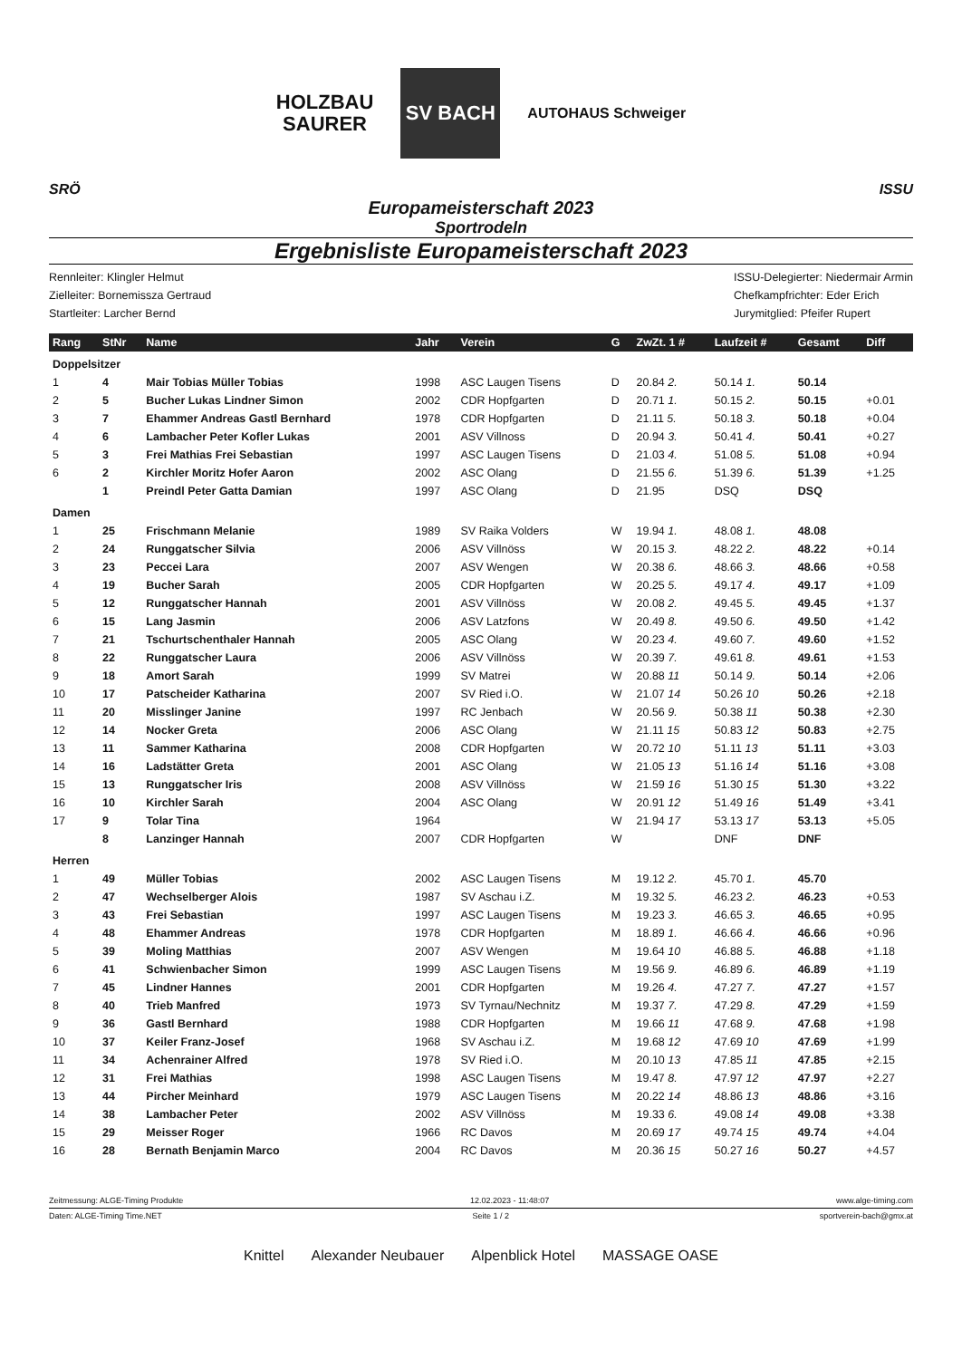HOLZBAU
SAURER
SV BACH
AUTOHAUS Schweiger
SRÖ ISSU
Europameisterschaft 2023
Sportrodeln
Ergebnisliste Europameisterschaft 2023
Rennleiter: Klingler Helmut
Zielleiter: Bornemissza Gertraud
Startleiter: Larcher Bernd
ISSU-Delegierter: Niedermair Armin
Chefkampfrichter: Eder Erich
Jurymitglied: Pfeifer Rupert
| Rang | StNr | Name | Jahr | Verein | G | ZwZt. 1 # | Laufzeit # | Gesamt | Diff |
| --- | --- | --- | --- | --- | --- | --- | --- | --- | --- |
| Doppelsitzer | | | | | | | | | |
| 1 | 4 | Mair Tobias Müller Tobias | 1998 | ASC Laugen Tisens | D | 20.84 2. | 50.14 1. | 50.14 | |
| 2 | 5 | Bucher Lukas Lindner Simon | 2002 | CDR Hopfgarten | D | 20.71 1. | 50.15 2. | 50.15 | +0.01 |
| 3 | 7 | Ehammer Andreas Gastl Bernhard | 1978 | CDR Hopfgarten | D | 21.11 5. | 50.18 3. | 50.18 | +0.04 |
| 4 | 6 | Lambacher Peter Kofler Lukas | 2001 | ASV Villnoss | D | 20.94 3. | 50.41 4. | 50.41 | +0.27 |
| 5 | 3 | Frei Mathias Frei Sebastian | 1997 | ASC Laugen Tisens | D | 21.03 4. | 51.08 5. | 51.08 | +0.94 |
| 6 | 2 | Kirchler Moritz Hofer Aaron | 2002 | ASC Olang | D | 21.55 6. | 51.39 6. | 51.39 | +1.25 |
| | 1 | Preindl Peter Gatta Damian | 1997 | ASC Olang | D | 21.95 | DSQ | DSQ | |
| Damen | | | | | | | | | |
| 1 | 25 | Frischmann Melanie | 1989 | SV Raika Volders | W | 19.94 1. | 48.08 1. | 48.08 | |
| 2 | 24 | Runggatscher Silvia | 2006 | ASV Villnöss | W | 20.15 3. | 48.22 2. | 48.22 | +0.14 |
| 3 | 23 | Peccei Lara | 2007 | ASV Wengen | W | 20.38 6. | 48.66 3. | 48.66 | +0.58 |
| 4 | 19 | Bucher Sarah | 2005 | CDR Hopfgarten | W | 20.25 5. | 49.17 4. | 49.17 | +1.09 |
| 5 | 12 | Runggatscher Hannah | 2001 | ASV Villnöss | W | 20.08 2. | 49.45 5. | 49.45 | +1.37 |
| 6 | 15 | Lang Jasmin | 2006 | ASV Latzfons | W | 20.49 8. | 49.50 6. | 49.50 | +1.42 |
| 7 | 21 | Tschurtschenthaler Hannah | 2005 | ASC Olang | W | 20.23 4. | 49.60 7. | 49.60 | +1.52 |
| 8 | 22 | Runggatscher Laura | 2006 | ASV Villnöss | W | 20.39 7. | 49.61 8. | 49.61 | +1.53 |
| 9 | 18 | Amort Sarah | 1999 | SV Matrei | W | 20.88 11 | 50.14 9. | 50.14 | +2.06 |
| 10 | 17 | Patscheider Katharina | 2007 | SV Ried i.O. | W | 21.07 14 | 50.26 10 | 50.26 | +2.18 |
| 11 | 20 | Misslinger Janine | 1997 | RC Jenbach | W | 20.56 9. | 50.38 11 | 50.38 | +2.30 |
| 12 | 14 | Nocker Greta | 2006 | ASC Olang | W | 21.11 15 | 50.83 12 | 50.83 | +2.75 |
| 13 | 11 | Sammer Katharina | 2008 | CDR Hopfgarten | W | 20.72 10 | 51.11 13 | 51.11 | +3.03 |
| 14 | 16 | Ladstätter Greta | 2001 | ASC Olang | W | 21.05 13 | 51.16 14 | 51.16 | +3.08 |
| 15 | 13 | Runggatscher Iris | 2008 | ASV Villnöss | W | 21.59 16 | 51.30 15 | 51.30 | +3.22 |
| 16 | 10 | Kirchler Sarah | 2004 | ASC Olang | W | 20.91 12 | 51.49 16 | 51.49 | +3.41 |
| 17 | 9 | Tolar Tina | 1964 | | W | 21.94 17 | 53.13 17 | 53.13 | +5.05 |
| | 8 | Lanzinger Hannah | 2007 | CDR Hopfgarten | W | | DNF | DNF | |
| Herren | | | | | | | | | |
| 1 | 49 | Müller Tobias | 2002 | ASC Laugen Tisens | M | 19.12 2. | 45.70 1. | 45.70 | |
| 2 | 47 | Wechselberger Alois | 1987 | SV Aschau i.Z. | M | 19.32 5. | 46.23 2. | 46.23 | +0.53 |
| 3 | 43 | Frei Sebastian | 1997 | ASC Laugen Tisens | M | 19.23 3. | 46.65 3. | 46.65 | +0.95 |
| 4 | 48 | Ehammer Andreas | 1978 | CDR Hopfgarten | M | 18.89 1. | 46.66 4. | 46.66 | +0.96 |
| 5 | 39 | Moling Matthias | 2007 | ASV Wengen | M | 19.64 10 | 46.88 5. | 46.88 | +1.18 |
| 6 | 41 | Schwienbacher Simon | 1999 | ASC Laugen Tisens | M | 19.56 9. | 46.89 6. | 46.89 | +1.19 |
| 7 | 45 | Lindner Hannes | 2001 | CDR Hopfgarten | M | 19.26 4. | 47.27 7. | 47.27 | +1.57 |
| 8 | 40 | Trieb Manfred | 1973 | SV Tyrnau/Nechnitz | M | 19.37 7. | 47.29 8. | 47.29 | +1.59 |
| 9 | 36 | Gastl Bernhard | 1988 | CDR Hopfgarten | M | 19.66 11 | 47.68 9. | 47.68 | +1.98 |
| 10 | 37 | Keiler Franz-Josef | 1968 | SV Aschau i.Z. | M | 19.68 12 | 47.69 10 | 47.69 | +1.99 |
| 11 | 34 | Achenrainer Alfred | 1978 | SV Ried i.O. | M | 20.10 13 | 47.85 11 | 47.85 | +2.15 |
| 12 | 31 | Frei Mathias | 1998 | ASC Laugen Tisens | M | 19.47 8. | 47.97 12 | 47.97 | +2.27 |
| 13 | 44 | Pircher Meinhard | 1979 | ASC Laugen Tisens | M | 20.22 14 | 48.86 13 | 48.86 | +3.16 |
| 14 | 38 | Lambacher Peter | 2002 | ASV Villnöss | M | 19.33 6. | 49.08 14 | 49.08 | +3.38 |
| 15 | 29 | Meisser Roger | 1966 | RC Davos | M | 20.69 17 | 49.74 15 | 49.74 | +4.04 |
| 16 | 28 | Bernath Benjamin Marco | 2004 | RC Davos | M | 20.36 15 | 50.27 16 | 50.27 | +4.57 |
Zeitmessung: ALGE-Timing Produkte 12.02.2023 - 11:48:07 www.alge-timing.com
Daten: ALGE-Timing Time.NET Seite 1 / 2 sportverein-bach@gmx.at
Knittel Alexander Neubauer Alpenblick Hotel MASSAGE OASE